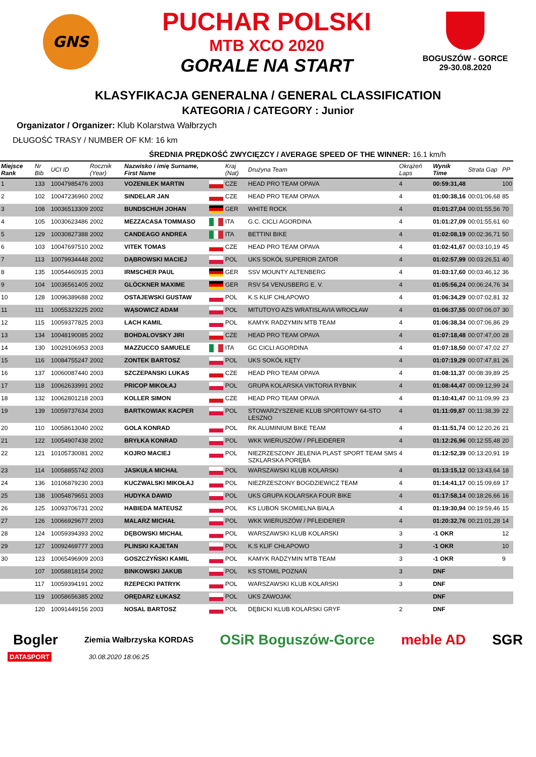GNS
PUCHAR POLSKI
MTB XCO 2020
GORALE NA START
BOGUSZÓW - GORCE
29-30.08.2020
KLASYFIKACJA GENERALNA / GENERAL CLASSIFICATION
KATEGORIA / CATEGORY : Junior
Organizator / Organizer: Klub Kolarstwa Wałbrzych
DŁUGOŚĆ TRASY / NUMBER OF KM: 16 km
ŚREDNIA PRĘDKOŚĆ ZWYCIĘZCY / AVERAGE SPEED OF THE WINNER: 16.1 km/h
| Miejsce Rank | Nr Bib | UCI ID | Rocznik (Year) | Nazwisko i imię Surname, First Name | | Kraj (Nat) | Drużyna Team | Okrążeń Laps | Wynik Time | Strata Gap | PP |
| --- | --- | --- | --- | --- | --- | --- | --- | --- | --- | --- | --- |
| 1 | 133 | 10047985476 | 2003 | VOZENILEK MARTIN | | CZE | HEAD PRO TEAM OPAVA | 4 | 00:59:31,48 | | 100 |
| 2 | 102 | 10047236960 | 2002 | SINDELAR JAN | | CZE | HEAD PRO TEAM OPAVA | 4 | 01:00:38,16 | 00:01:06,68 | 85 |
| 3 | 108 | 10036513309 | 2002 | BUNDSCHUH JOHAN | | GER | WHITE ROCK | 4 | 01:01:27,04 | 00:01:55,56 | 70 |
| 4 | 105 | 10030623486 | 2002 | MEZZACASA TOMMASO | | ITA | G.C. CICLI AGORDINA | 4 | 01:01:27,09 | 00:01:55,61 | 60 |
| 5 | 129 | 10030827388 | 2002 | CANDEAGO ANDREA | | ITA | BETTINI BIKE | 4 | 01:02:08,19 | 00:02:36,71 | 50 |
| 6 | 103 | 10047697510 | 2002 | VITEK TOMAS | | CZE | HEAD PRO TEAM OPAVA | 4 | 01:02:41,67 | 00:03:10,19 | 45 |
| 7 | 113 | 10079934448 | 2002 | DĄBROWSKI MACIEJ | | POL | UKS SOKÓŁ SUPERIOR ZATOR | 4 | 01:02:57,99 | 00:03:26,51 | 40 |
| 8 | 135 | 10054460935 | 2003 | IRMSCHER PAUL | | GER | SSV MOUNTY ALTENBERG | 4 | 01:03:17,60 | 00:03:46,12 | 36 |
| 9 | 104 | 10036561405 | 2002 | GLÖCKNER MAXIME | | GER | RSV 54 VENUSBERG E. V. | 4 | 01:05:56,24 | 00:06:24,76 | 34 |
| 10 | 128 | 10096389688 | 2002 | OSTAJEWSKI GUSTAW | | POL | K.S KLIF CHŁAPOWO | 4 | 01:06:34,29 | 00:07:02,81 | 32 |
| 11 | 111 | 10055323225 | 2002 | WĄSOWICZ ADAM | | POL | MITUTOYO AZS WRATISLAVIA WROCŁAW | 4 | 01:06:37,55 | 00:07:06,07 | 30 |
| 12 | 115 | 10059377825 | 2003 | LACH KAMIL | | POL | KAMYK RADZYMIN MTB TEAM | 4 | 01:06:38,34 | 00:07:06,86 | 29 |
| 13 | 134 | 10048190085 | 2002 | BOHDALOVSKY JIRI | | CZE | HEAD PRO TEAM OPAVA | 4 | 01:07:18,48 | 00:07:47,00 | 28 |
| 14 | 130 | 10029106953 | 2003 | MAZZUCCO SAMUELE | | ITA | GC CICLI AGORDINA | 4 | 01:07:18,50 | 00:07:47,02 | 27 |
| 15 | 116 | 10084755247 | 2002 | ZONTEK BARTOSZ | | POL | UKS SOKÓŁ KĘTY | 4 | 01:07:19,29 | 00:07:47,81 | 26 |
| 16 | 137 | 10060087440 | 2003 | SZCZEPANSKI LUKAS | | CZE | HEAD PRO TEAM OPAVA | 4 | 01:08:11,37 | 00:08:39,89 | 25 |
| 17 | 118 | 10062633991 | 2002 | PRICOP MIKOŁAJ | | POL | GRUPA KOLARSKA VIKTORIA RYBNIK | 4 | 01:08:44,47 | 00:09:12,99 | 24 |
| 18 | 132 | 10062801218 | 2003 | KOLLER SIMON | | CZE | HEAD PRO TEAM OPAVA | 4 | 01:10:41,47 | 00:11:09,99 | 23 |
| 19 | 139 | 10059737634 | 2003 | BARTKOWIAK KACPER | | POL | STOWARZYSZENIE KLUB SPORTOWY 64-STO LESZNO | 4 | 01:11:09,87 | 00:11:38,39 | 22 |
| 20 | 110 | 10058613040 | 2002 | GOLA KONRAD | | POL | RK ALUMINIUM BIKE TEAM | 4 | 01:11:51,74 | 00:12:20,26 | 21 |
| 21 | 122 | 10054907438 | 2002 | BRYŁKA KONRAD | | POL | WKK WIERUSZÓW / PFLEIDERER | 4 | 01:12:26,96 | 00:12:55,48 | 20 |
| 22 | 121 | 10105730081 | 2002 | KOJRO MACIEJ | | POL | NIEZRZESZONY JELENIA PLAST SPORT TEAM SMS SZKLARSKA PORĘBA | 4 | 01:12:52,39 | 00:13:20,91 | 19 |
| 23 | 114 | 10058855742 | 2003 | JASKUŁA MICHAŁ | | POL | WARSZAWSKI KLUB KOLARSKI | 4 | 01:13:15,12 | 00:13:43,64 | 18 |
| 24 | 136 | 10106879230 | 2003 | KUCZWALSKI MIKOŁAJ | | POL | NIEZRZESZONY BOGDZIEWICZ TEAM | 4 | 01:14:41,17 | 00:15:09,69 | 17 |
| 25 | 138 | 10054879651 | 2003 | HUDYKA DAWID | | POL | UKS GRUPA KOLARSKA FOUR BIKE | 4 | 01:17:58,14 | 00:18:26,66 | 16 |
| 26 | 125 | 10093706731 | 2002 | HABIEDA MATEUSZ | | POL | KS LUBOŃ SKOMIELNA BIAŁA | 4 | 01:19:30,94 | 00:19:59,46 | 15 |
| 27 | 126 | 10066929677 | 2003 | MALARZ MICHAŁ | | POL | WKK WIERUSZÓW / PFLEIDERER | 4 | 01:20:32,76 | 00:21:01,28 | 14 |
| 28 | 124 | 10059394393 | 2002 | DĘBOWSKI MICHAŁ | | POL | WARSZAWSKI KLUB KOLARSKI | 3 | -1 OKR | | 12 |
| 29 | 127 | 10092469777 | 2003 | PLINSKI KAJETAN | | POL | K.S KLIF CHŁAPOWO | 3 | -1 OKR | | 10 |
| 30 | 123 | 10065496909 | 2003 | GOSZCZYŃSKI KAMIL | | POL | KAMYK RADZYMIN MTB TEAM | 3 | -1 OKR | | 9 |
| | 107 | 10058818154 | 2002 | BINKOWSKI JAKUB | | POL | KS STOMIL POZNAŃ | 3 | DNF | | |
| | 117 | 10059394191 | 2002 | RZEPECKI PATRYK | | POL | WARSZAWSKI KLUB KOLARSKI | 3 | DNF | | |
| | 119 | 10058656385 | 2002 | ORĘDARZ ŁUKASZ | | POL | UKS ZAWOJAK | | DNF | | |
| | 120 | 10091449156 | 2003 | NOSAL BARTOSZ | | POL | DĘBICKI KLUB KOLARSKI GRYF | 2 | DNF | | |
Bogler Ziemia Wałbrzyska KORDAS OSiR Boguszów-Gorce meble AD SGR
DATASPORT 30.08.2020 18:06:25